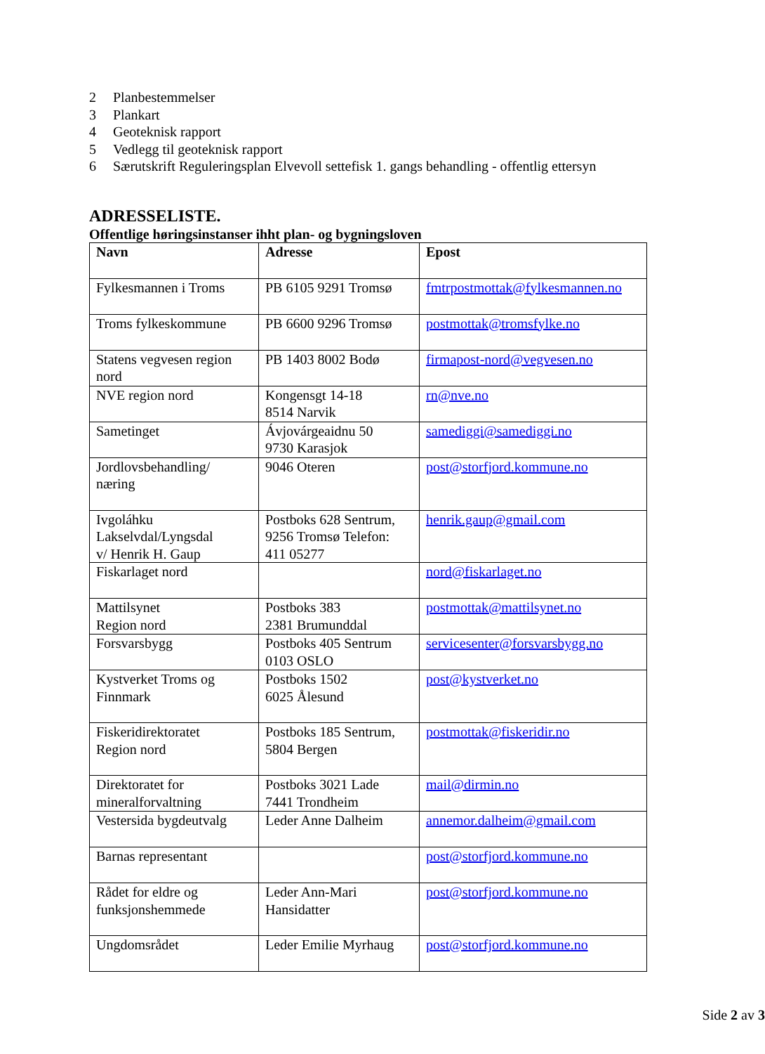2 Planbestemmelser
3 Plankart
4 Geoteknisk rapport
5 Vedlegg til geoteknisk rapport
6 Særutskrift Reguleringsplan Elvevoll settefisk 1. gangs behandling - offentlig ettersyn
ADRESSELISTE.
Offentlige høringsinstanser ihht plan- og bygningsloven
| Navn | Adresse | Epost |
| --- | --- | --- |
| Fylkesmannen i Troms | PB 6105 9291 Tromsø | fmtrpostmottak@fylkesmannen.no |
| Troms fylkeskommune | PB 6600 9296 Tromsø | postmottak@tromsfylke.no |
| Statens vegvesen region nord | PB 1403 8002 Bodø | firmapost-nord@vegvesen.no |
| NVE region nord | Kongensgt 14-18 8514 Narvik | rn@nve.no |
| Sametinget | Ávjovárgeaidnu 50 9730 Karasjok | samediggi@samediggi.no |
| Jordlovsbehandling/ næring | 9046 Oteren | post@storfjord.kommune.no |
| Ivgoláhku Lakselvdal/Lyngsdal v/ Henrik H. Gaup | Postboks 628 Sentrum, 9256 Tromsø Telefon: 411 05277 | henrik.gaup@gmail.com |
| Fiskarlaget nord | | nord@fiskarlaget.no |
| Mattilsynet Region nord | Postboks 383 2381 Brumunddal | postmottak@mattilsynet.no |
| Forsvarsbygg | Postboks 405 Sentrum 0103 OSLO | servicesenter@forsvarsbygg.no |
| Kystverket Troms og Finnmark | Postboks 1502 6025 Ålesund | post@kystverket.no |
| Fiskeridirektoratet Region nord | Postboks 185 Sentrum, 5804 Bergen | postmottak@fiskeridir.no |
| Direktoratet for mineralforvaltning | Postboks 3021 Lade 7441 Trondheim | mail@dirmin.no |
| Vestersida bygdeutvalg | Leder Anne Dalheim | annemor.dalheim@gmail.com |
| Barnas representant | | post@storfjord.kommune.no |
| Rådet for eldre og funksjonshemmede | Leder Ann-Mari Hansidatter | post@storfjord.kommune.no |
| Ungdomsrådet | Leder Emilie Myrhaug | post@storfjord.kommune.no |
Side 2 av 3